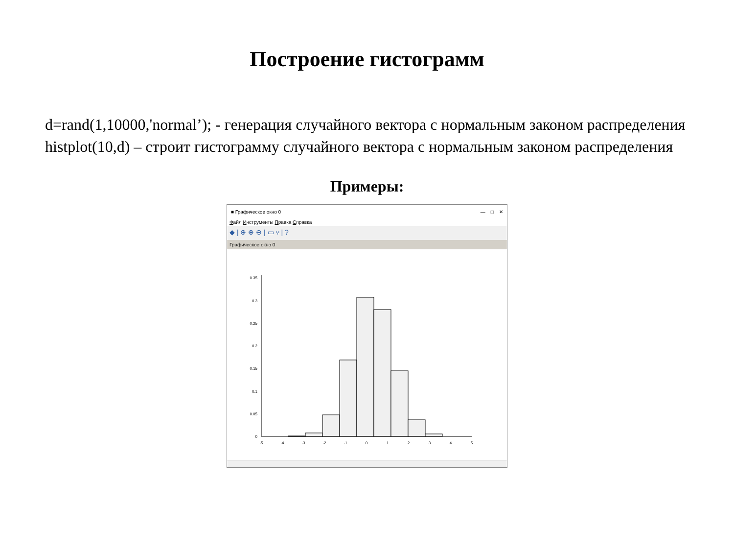Построение гистограмм
d=rand(1,10000,'normal’); - генерация случайного вектора с нормальным законом распределения
histplot(10,d) – строит гистограмму случайного вектора с нормальным законом распределения
Примеры:
■ Графическое окно 0 — □ ✕
Файл Инструменты Правка Справка
◆ | ⊕ ⊕ ⊖ | ▭ ⑂ | ?
Графическое окно 0
0
0.05
0.1
0.15
0.2
0.25
0.3
0.35
-5
-4
-3
-2
-1
0
1
2
3
4
5